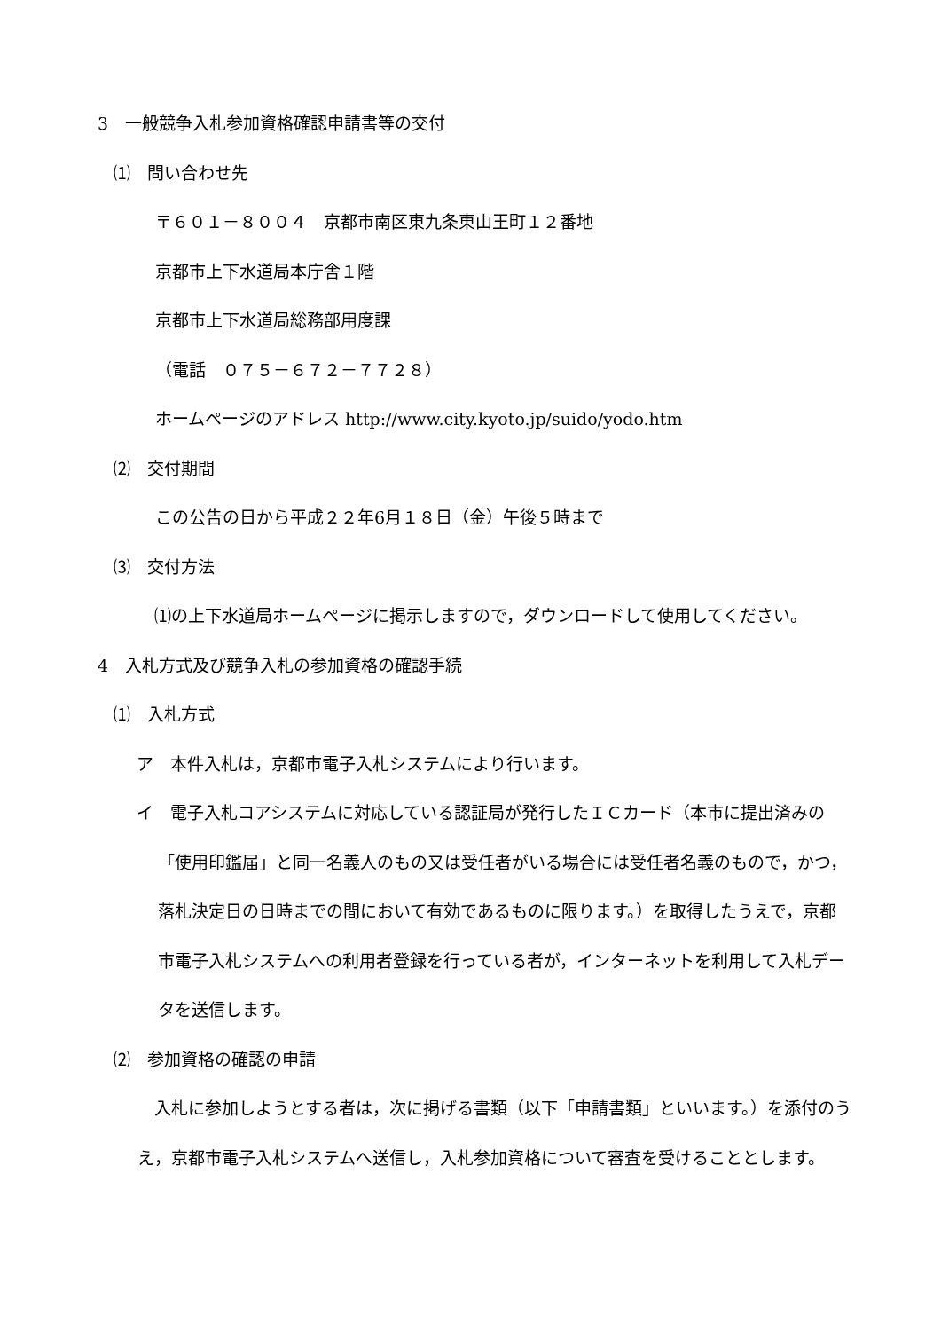3　一般競争入札参加資格確認申請書等の交付
⑴　問い合わせ先
〒６０１－８００４　京都市南区東九条東山王町１２番地
京都市上下水道局本庁舎１階
京都市上下水道局総務部用度課
（電話　０７５－６７２－７７２８）
ホームページのアドレス http://www.city.kyoto.jp/suido/yodo.htm
⑵　交付期間
この公告の日から平成２２年6月１８日（金）午後５時まで
⑶　交付方法
　⑴の上下水道局ホームページに掲示しますので，ダウンロードして使用してください。
4　入札方式及び競争入札の参加資格の確認手続
⑴　入札方式
ア　本件入札は，京都市電子入札システムにより行います。
イ　電子入札コアシステムに対応している認証局が発行したＩＣカード（本市に提出済みの「使用印鑑届」と同一名義人のもの又は受任者がいる場合には受任者名義のもので，かつ，落札決定日の日時までの間において有効であるものに限ります。）を取得したうえで，京都市電子入札システムへの利用者登録を行っている者が，インターネットを利用して入札データを送信します。
⑵　参加資格の確認の申請
　入札に参加しようとする者は，次に掲げる書類（以下「申請書類」といいます。）を添付のうえ，京都市電子入札システムへ送信し，入札参加資格について審査を受けることとします。